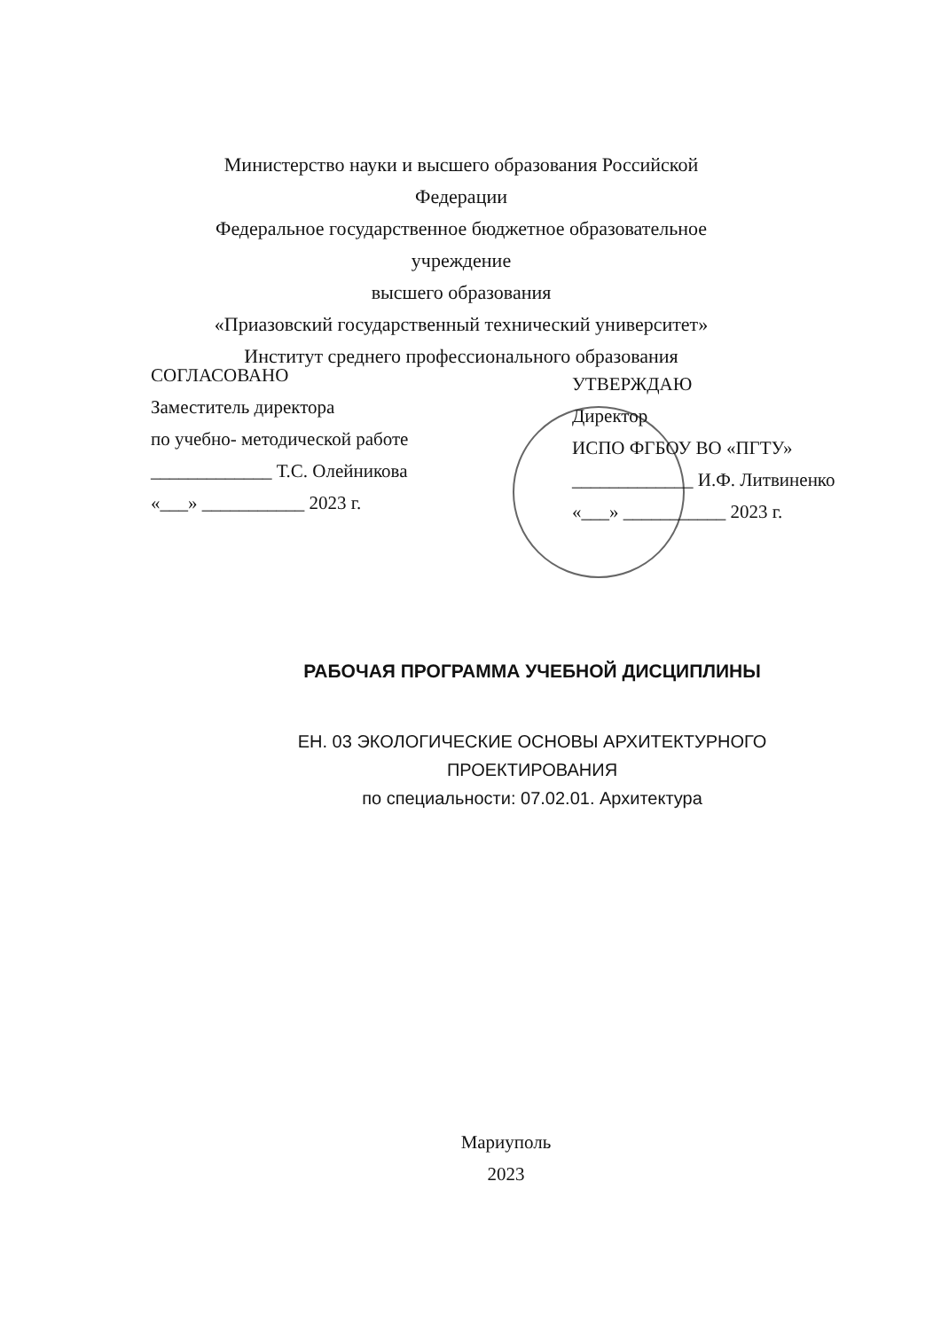Министерство науки и высшего образования Российской Федерации
Федеральное государственное бюджетное образовательное учреждение
высшего образования
«Приазовский государственный технический университет»
Институт среднего профессионального образования
СОГЛАСОВАНО
Заместитель директора
по учебно- методической работе
_____________ Т.С. Олейникова
«___» ___________ 2023 г.
УТВЕРЖДАЮ
Директор
ИСПО ФГБОУ ВО «ПГТУ»
_____________ И.Ф. Литвиненко
«___» ___________ 2023 г.
РАБОЧАЯ ПРОГРАММА УЧЕБНОЙ ДИСЦИПЛИНЫ
ЕН. 03 ЭКОЛОГИЧЕСКИЕ ОСНОВЫ АРХИТЕКТУРНОГО
ПРОЕКТИРОВАНИЯ
по специальности: 07.02.01. Архитектура
Мариуполь
2023